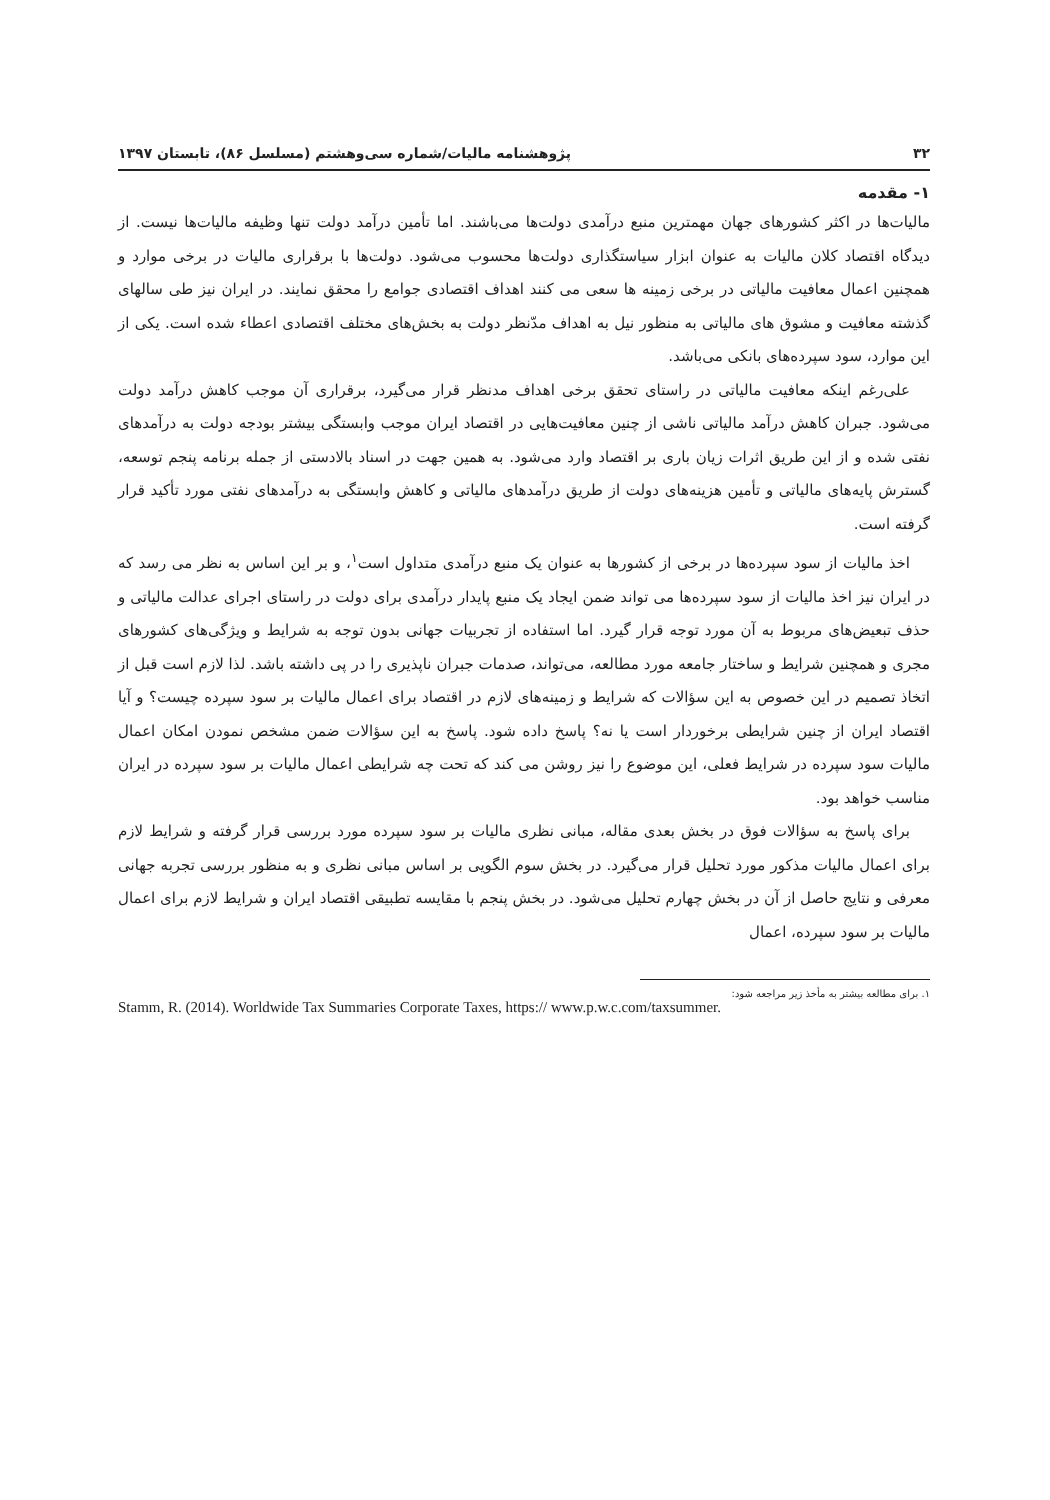۳۲ پژوهشنامه مالیات/شماره سی‌وهشتم (مسلسل ۸۶)، تابستان ۱۳۹۷
۱- مقدمه
مالیات‌ها در اکثر کشورهای جهان مهمترین منبع درآمدی دولت‌ها می‌باشند. اما تأمین درآمد دولت تنها وظیفه مالیات‌ها نیست. از دیدگاه اقتصاد کلان مالیات به عنوان ابزار سیاستگذاری دولت‌ها محسوب می‌شود. دولت‌ها با برقراری مالیات در برخی موارد و همچنین اعمال معافیت مالیاتی در برخی زمینه ها سعی می کنند اهداف اقتصادی جوامع را محقق نمایند. در ایران نیز طی سالهای گذشته معافیت و مشوق های مالیاتی به منظور نیل به اهداف مدّنظر دولت به بخش‌های مختلف اقتصادی اعطاء شده است. یکی از این موارد، سود سپرده‌های بانکی می‌باشد.
علی‌رغم اینکه معافیت مالیاتی در راستای تحقق برخی اهداف مدنظر قرار می‌گیرد، برقراری آن موجب کاهش درآمد دولت می‌شود. جبران کاهش درآمد مالیاتی ناشی از چنین معافیت‌هایی در اقتصاد ایران موجب وابستگی بیشتر بودجه دولت به درآمدهای نفتی شده و از این طریق اثرات زیان باری بر اقتصاد وارد می‌شود. به همین جهت در اسناد بالادستی از جمله برنامه پنجم توسعه، گسترش پایه‌های مالیاتی و تأمین هزینه‌های دولت از طریق درآمدهای مالیاتی و کاهش وابستگی به درآمدهای نفتی مورد تأکید قرار گرفته است.
اخذ مالیات از سود سپرده‌ها در برخی از کشورها به عنوان یک منبع درآمدی متداول است<sup>۱</sup>، و بر این اساس به نظر می رسد که در ایران نیز اخذ مالیات از سود سپرده‌ها می تواند ضمن ایجاد یک منبع پایدار درآمدی برای دولت در راستای اجرای عدالت مالیاتی و حذف تبعیض‌های مربوط به آن مورد توجه قرار گیرد. اما استفاده از تجربیات جهانی بدون توجه به شرایط و ویژگی‌های کشورهای مجری و همچنین شرایط و ساختار جامعه مورد مطالعه، می‌تواند، صدمات جبران ناپذیری را در پی داشته باشد. لذا لازم است قبل از اتخاذ تصمیم در این خصوص به این سؤالات که شرایط و زمینه‌های لازم در اقتصاد برای اعمال مالیات بر سود سپرده چیست؟ و آیا اقتصاد ایران از چنین شرایطی برخوردار است یا نه؟ پاسخ داده شود. پاسخ به این سؤالات ضمن مشخص نمودن امکان اعمال مالیات سود سپرده در شرایط فعلی، این موضوع را نیز روشن می کند که تحت چه شرایطی اعمال مالیات بر سود سپرده در ایران مناسب خواهد بود.
برای پاسخ به سؤالات فوق در بخش بعدی مقاله، مبانی نظری مالیات بر سود سپرده مورد بررسی قرار گرفته و شرایط لازم برای اعمال مالیات مذکور مورد تحلیل قرار می‌گیرد. در بخش سوم الگویی بر اساس مبانی نظری و به منظور بررسی تجربه جهانی معرفی و نتایج حاصل از آن در بخش چهارم تحلیل می‌شود. در بخش پنجم با مقایسه تطبیقی اقتصاد ایران و شرایط لازم برای اعمال مالیات بر سود سپرده، اعمال
۱. برای مطالعه بیشتر به مأخذ زیر مراجعه شود:
Stamm, R. (2014). Worldwide Tax Summaries Corporate Taxes, https:// www.p.w.c.com/taxsummer.